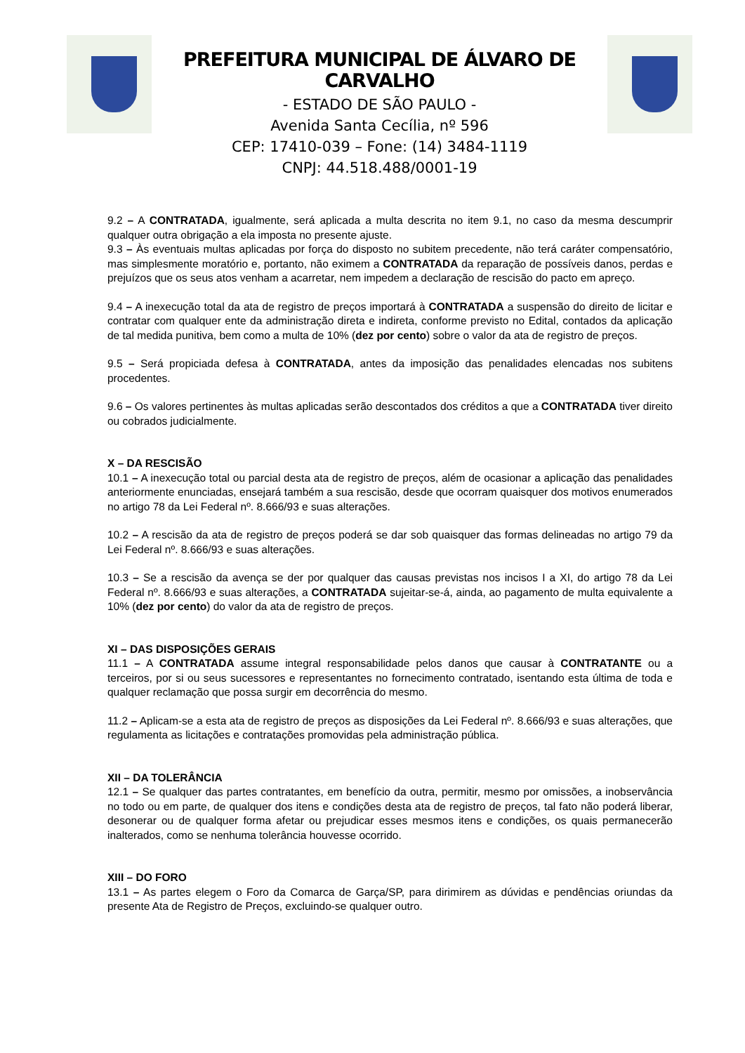PREFEITURA MUNICIPAL DE ÁLVARO DE CARVALHO
- ESTADO DE SÃO PAULO -
Avenida Santa Cecília, nº 596
CEP: 17410-039 – Fone: (14) 3484-1119
CNPJ: 44.518.488/0001-19
9.2 – A CONTRATADA, igualmente, será aplicada a multa descrita no item 9.1, no caso da mesma descumprir qualquer outra obrigação a ela imposta no presente ajuste.
9.3 – Às eventuais multas aplicadas por força do disposto no subitem precedente, não terá caráter compensatório, mas simplesmente moratório e, portanto, não eximem a CONTRATADA da reparação de possíveis danos, perdas e prejuízos que os seus atos venham a acarretar, nem impedem a declaração de rescisão do pacto em apreço.
9.4 – A inexecução total da ata de registro de preços importará à CONTRATADA a suspensão do direito de licitar e contratar com qualquer ente da administração direta e indireta, conforme previsto no Edital, contados da aplicação de tal medida punitiva, bem como a multa de 10% (dez por cento) sobre o valor da ata de registro de preços.
9.5 – Será propiciada defesa à CONTRATADA, antes da imposição das penalidades elencadas nos subitens procedentes.
9.6 – Os valores pertinentes às multas aplicadas serão descontados dos créditos a que a CONTRATADA tiver direito ou cobrados judicialmente.
X – DA RESCISÃO
10.1 – A inexecução total ou parcial desta ata de registro de preços, além de ocasionar a aplicação das penalidades anteriormente enunciadas, ensejará também a sua rescisão, desde que ocorram quaisquer dos motivos enumerados no artigo 78 da Lei Federal nº. 8.666/93 e suas alterações.
10.2 – A rescisão da ata de registro de preços poderá se dar sob quaisquer das formas delineadas no artigo 79 da Lei Federal nº. 8.666/93 e suas alterações.
10.3 – Se a rescisão da avença se der por qualquer das causas previstas nos incisos I a XI, do artigo 78 da Lei Federal nº. 8.666/93 e suas alterações, a CONTRATADA sujeitar-se-á, ainda, ao pagamento de multa equivalente a 10% (dez por cento) do valor da ata de registro de preços.
XI – DAS DISPOSIÇÕES GERAIS
11.1 – A CONTRATADA assume integral responsabilidade pelos danos que causar à CONTRATANTE ou a terceiros, por si ou seus sucessores e representantes no fornecimento contratado, isentando esta última de toda e qualquer reclamação que possa surgir em decorrência do mesmo.
11.2 – Aplicam-se a esta ata de registro de preços as disposições da Lei Federal nº. 8.666/93 e suas alterações, que regulamenta as licitações e contratações promovidas pela administração pública.
XII – DA TOLERÂNCIA
12.1 – Se qualquer das partes contratantes, em benefício da outra, permitir, mesmo por omissões, a inobservância no todo ou em parte, de qualquer dos itens e condições desta ata de registro de preços, tal fato não poderá liberar, desonerar ou de qualquer forma afetar ou prejudicar esses mesmos itens e condições, os quais permanecerão inalterados, como se nenhuma tolerância houvesse ocorrido.
XIII – DO FORO
13.1 – As partes elegem o Foro da Comarca de Garça/SP, para dirimirem as dúvidas e pendências oriundas da presente Ata de Registro de Preços, excluindo-se qualquer outro.